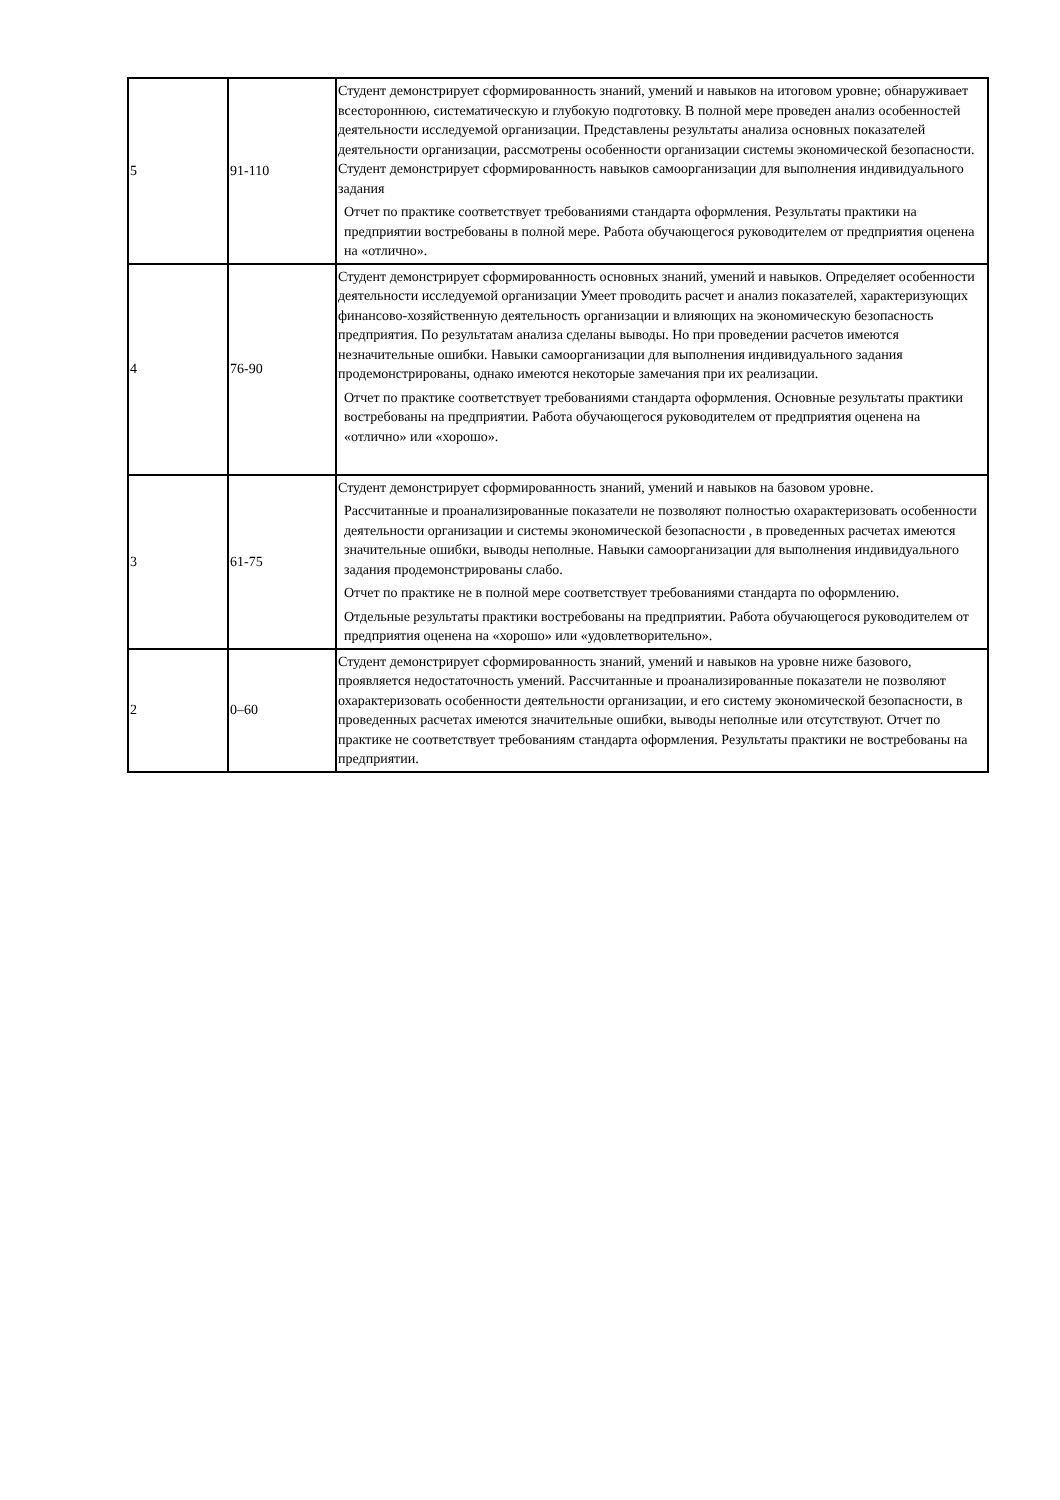| 5 | 91-110 | Студент демонстрирует сформированность знаний, умений и навыков на итоговом уровне; обнаруживает всестороннюю, систематическую и глубокую подготовку. В полной мере проведен анализ особенностей деятельности исследуемой организации. Представлены результаты анализа основных показателей деятельности организации, рассмотрены особенности организации системы экономической безопасности. Студент демонстрирует сформированность навыков самоорганизации для выполнения индивидуального задания Отчет по практике соответствует требованиями стандарта оформления. Результаты практики на предприятии востребованы в полной мере. Работа обучающегося руководителем от предприятия оценена на «отлично». |
| 4 | 76-90 | Студент демонстрирует сформированность основных знаний, умений и навыков. Определяет особенности деятельности исследуемой организации Умеет проводить расчет и анализ показателей, характеризующих финансово-хозяйственную деятельность организации и влияющих на экономическую безопасность предприятия. По результатам анализа сделаны выводы. Но при проведении расчетов имеются незначительные ошибки. Навыки самоорганизации для выполнения индивидуального задания продемонстрированы, однако имеются некоторые замечания при их реализации. Отчет по практике соответствует требованиями стандарта оформления. Основные результаты практики востребованы на предприятии. Работа обучающегося руководителем от предприятия оценена на «отлично» или «хорошо». |
| 3 | 61-75 | Студент демонстрирует сформированность знаний, умений и навыков на базовом уровне. Рассчитанные и проанализированные показатели не позволяют полностью охарактеризовать особенности деятельности организации и системы экономической безопасности , в проведенных расчетах имеются значительные ошибки, выводы неполные. Навыки самоорганизации для выполнения индивидуального задания продемонстрированы слабо. Отчет по практике не в полной мере соответствует требованиями стандарта по оформлению. Отдельные результаты практики востребованы на предприятии. Работа обучающегося руководителем от предприятия оценена на «хорошо» или «удовлетворительно». |
| 2 | 0–60 | Студент демонстрирует сформированность знаний, умений и навыков на уровне ниже базового, проявляется недостаточность умений. Рассчитанные и проанализированные показатели не позволяют охарактеризовать особенности деятельности организации, и его систему экономической безопасности, в проведенных расчетах имеются значительные ошибки, выводы неполные или отсутствуют. Отчет по практике не соответствует требованиям стандарта оформления. Результаты практики не востребованы на предприятии. |